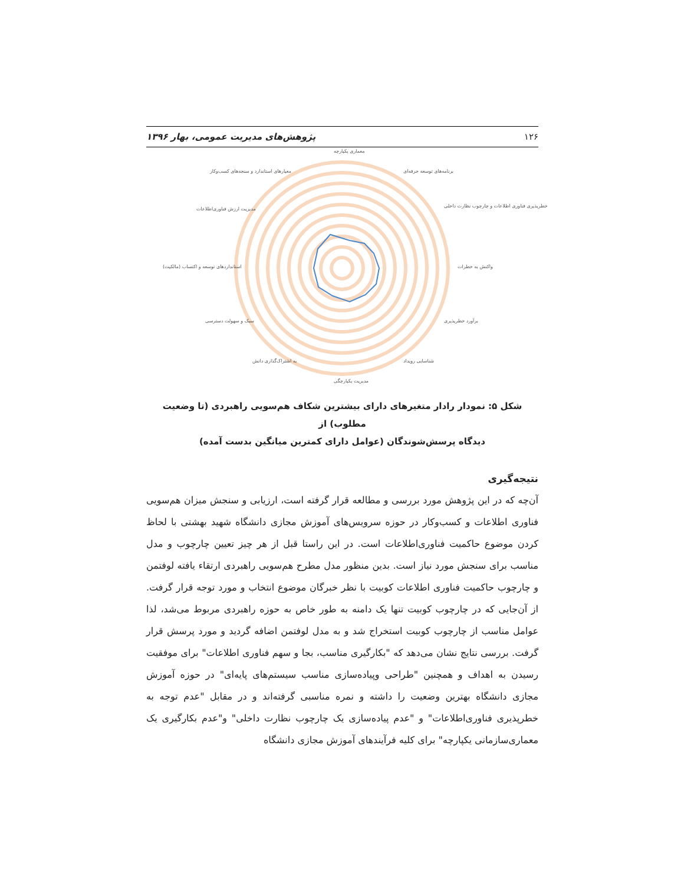۱۲۶ پژوهش‌های مدیریت عمومی، بهار ۱۳۹۶
معماری یکپارچه
برنامه‌های توسعه حرفه‌ای
خطرپذیری فناوری اطلاعات و چارچوب نظارت داخلی
واکنش به خطرات
برآورد خطرپذیری
شناسایی رویداد
مدیریت یکپارچگی
به اشتراک‌گذاری دانش
سبک و سهولت دسترسی
استانداردهای توسعه و اکتساب (مالکیت)
مدیریت ارزش فناوری‌اطلاعات
معیارهای استاندارد و سنجه‌های کسب‌وکار
شکل ۵: نمودار رادار متغیرهای دارای بیشترین شکاف هم‌سویی راهبردی (تا وضعیت مطلوب) از
دیدگاه پرسش‌شوندگان (عوامل دارای کمترین میانگین بدست آمده)
نتیجه‌گیری
آن‌چه که در این پژوهش مورد بررسی و مطالعه قرار گرفته است، ارزیابی و سنجش میزان هم‌سویی فناوری اطلاعات و کسب‌وکار در حوزه سرویس‌های آموزش مجازی دانشگاه شهید بهشتی با لحاظ کردن موضوع حاکمیت فناوری‌اطلاعات است. در این راستا قبل از هر چیز تعیین چارچوب و مدل مناسب برای سنجش مورد نیاز است. بدین منظور مدل مطرح هم‌سویی راهبردی ارتقاء یافته لوفتمن و چارچوب حاکمیت فناوری اطلاعات کوبیت با نظر خبرگان موضوع انتخاب و مورد توجه قرار گرفت. از آن‌جایی که در چارچوب کوبیت تنها یک دامنه به طور خاص به حوزه راهبردی مربوط می‌شد، لذا عوامل مناسب از چارچوب کوبیت استخراج شد و به مدل لوفتمن اضافه گردید و مورد پرسش قرار گرفت. بررسی نتایج نشان می‌دهد که "بکارگیری مناسب، بجا و سهم فناوری اطلاعات" برای موفقیت رسیدن به اهداف و همچنین "طراحی وپیاده‌سازی مناسب سیستم‌های پایه‌ای" در حوزه آموزش مجازی دانشگاه بهترین وضعیت را داشته و نمره مناسبی گرفته‌اند و در مقابل "عدم توجه به خطرپذیری فناوری‌اطلاعات" و "عدم پیاده‌سازی یک چارچوب نظارت داخلی" و"عدم بکارگیری یک معماری‌سازمانی یکپارچه" برای کلیه فرآیندهای آموزش مجازی دانشگاه